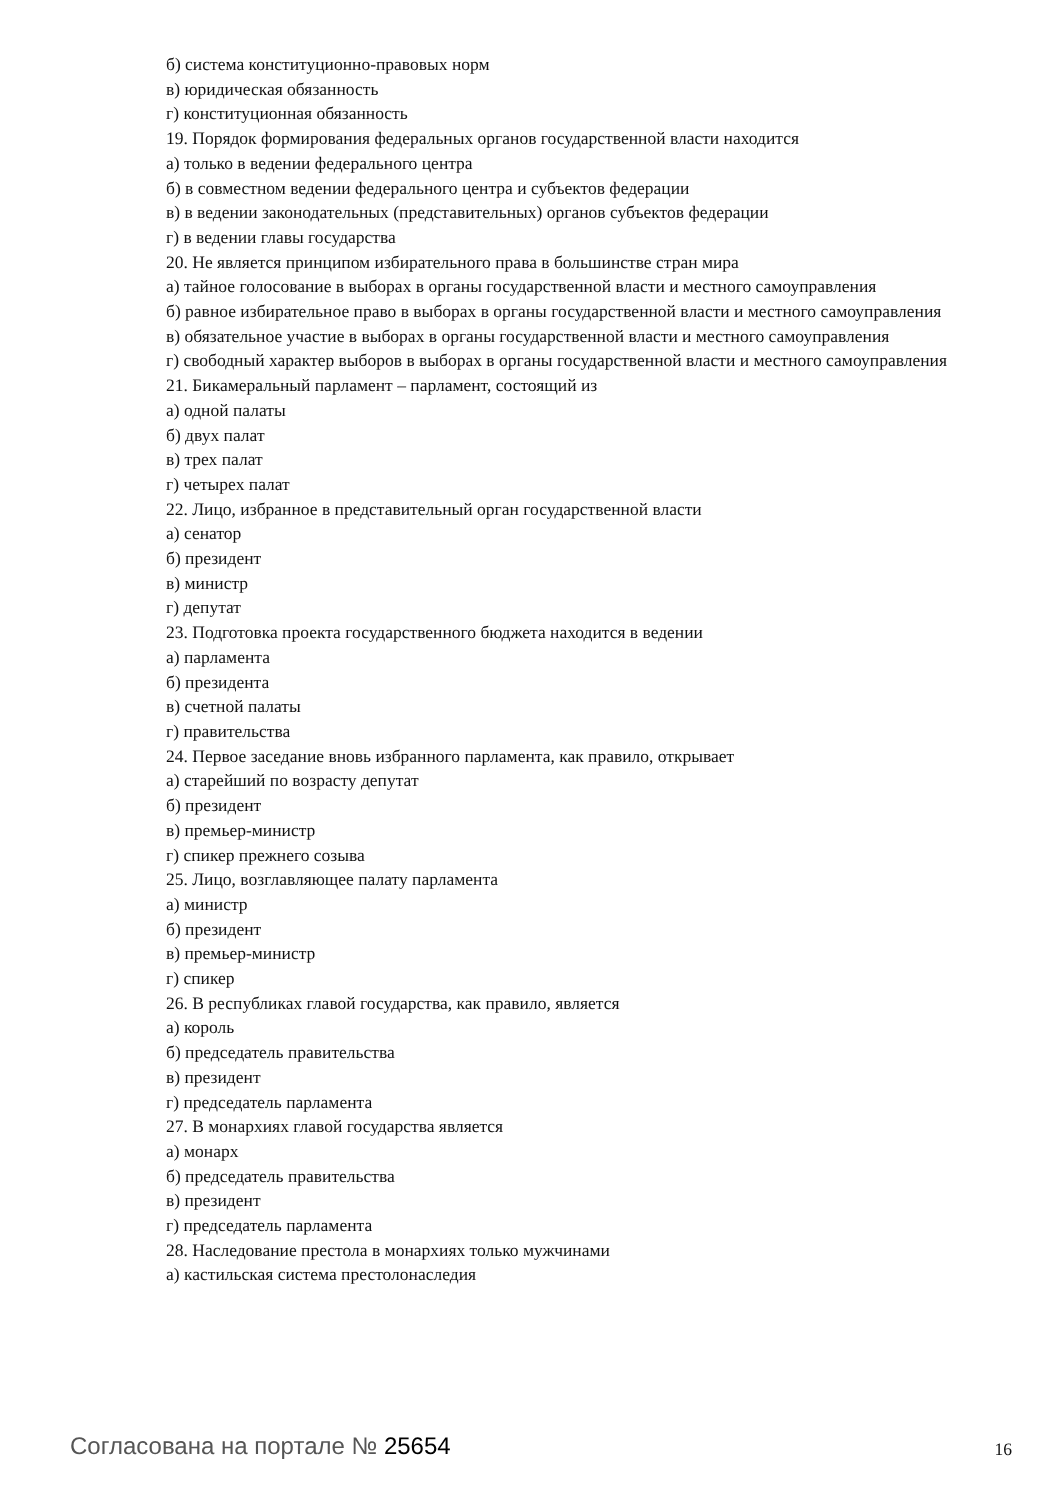б) система конституционно-правовых норм
в) юридическая обязанность
г) конституционная обязанность
19. Порядок формирования федеральных органов государственной власти находится
а) только в ведении федерального центра
б) в совместном ведении федерального центра и субъектов федерации
в) в ведении законодательных (представительных) органов субъектов федерации
г) в ведении главы государства
20. Не является принципом избирательного права в большинстве стран мира
а) тайное голосование в выборах в органы государственной власти и местного самоуправления
б) равное избирательное право в выборах в органы государственной власти и местного самоуправления
в) обязательное участие в выборах в органы государственной власти и местного самоуправления
г) свободный характер выборов в выборах в органы государственной власти и местного самоуправления
21. Бикамеральный парламент – парламент, состоящий из
а) одной палаты
б) двух палат
в) трех палат
г) четырех палат
22. Лицо, избранное в представительный орган государственной власти
а) сенатор
б) президент
в) министр
г) депутат
23. Подготовка проекта государственного бюджета находится в ведении
а) парламента
б) президента
в) счетной палаты
г) правительства
24. Первое заседание вновь избранного парламента, как правило, открывает
а) старейший по возрасту депутат
б) президент
в) премьер-министр
г) спикер прежнего созыва
25. Лицо, возглавляющее палату парламента
а) министр
б) президент
в) премьер-министр
г) спикер
26. В республиках главой государства, как правило, является
а) король
б) председатель правительства
в) президент
г) председатель парламента
27. В монархиях главой государства является
а) монарх
б) председатель правительства
в) президент
г) председатель парламента
28. Наследование престола в монархиях только мужчинами
а) кастильская система престолонаследия
Согласована на портале № 25654
16